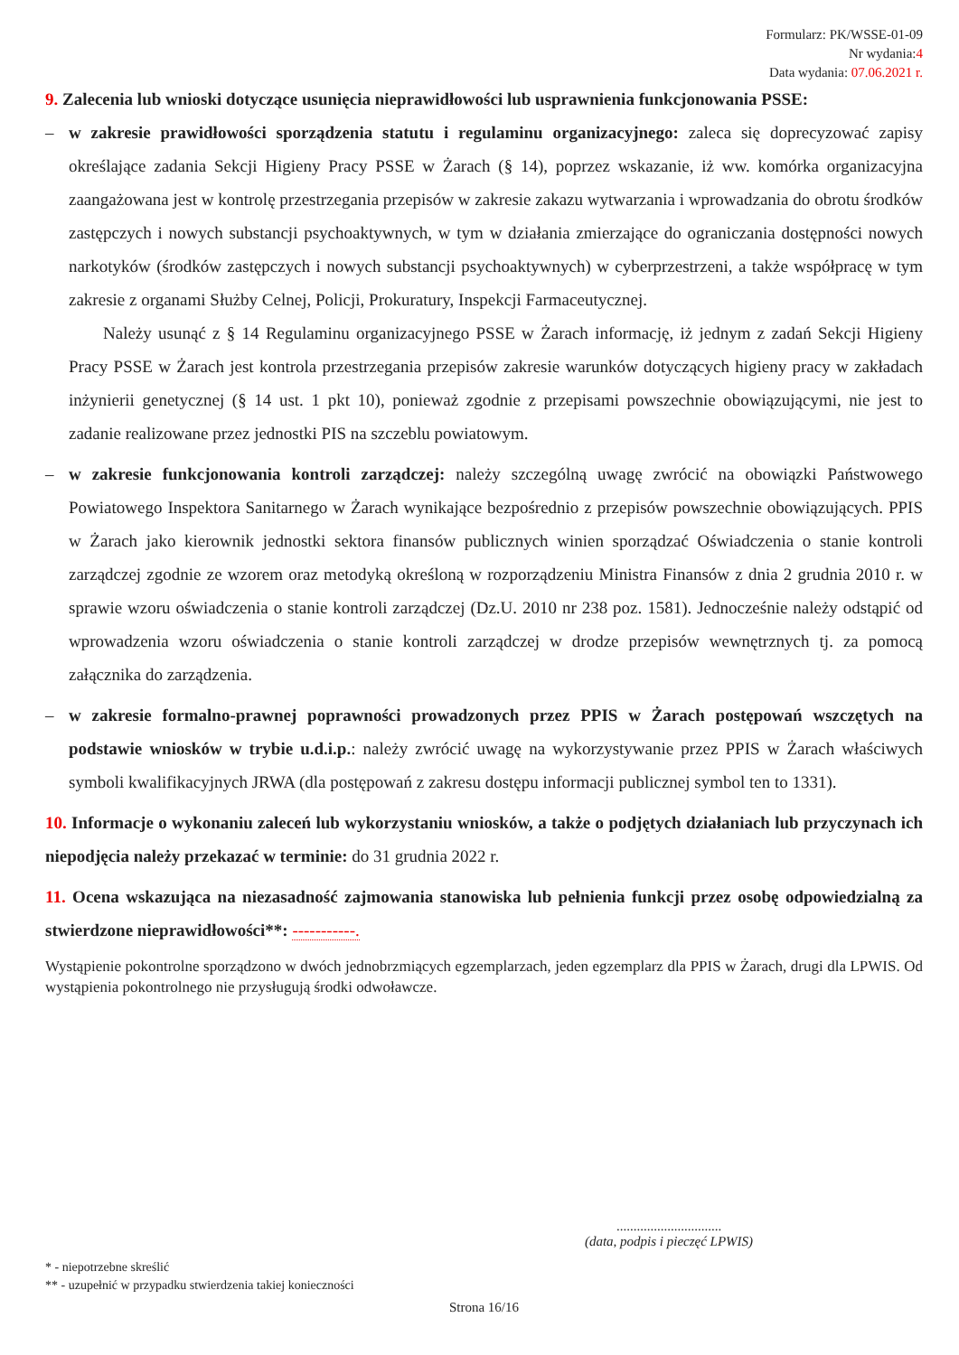Formularz: PK/WSSE-01-09
Nr wydania:4
Data wydania: 07.06.2021 r.
9. Zalecenia lub wnioski dotyczące usunięcia nieprawidłowości lub usprawnienia funkcjonowania PSSE:
– w zakresie prawidłowości sporządzenia statutu i regulaminu organizacyjnego: zaleca się doprecyzować zapisy określające zadania Sekcji Higieny Pracy PSSE w Żarach (§ 14), poprzez wskazanie, iż ww. komórka organizacyjna zaangażowana jest w kontrolę przestrzegania przepisów w zakresie zakazu wytwarzania i wprowadzania do obrotu środków zastępczych i nowych substancji psychoaktywnych, w tym w działania zmierzające do ograniczania dostępności nowych narkotyków (środków zastępczych i nowych substancji psychoaktywnych) w cyberprzestrzeni, a także współpracę w tym zakresie z organami Służby Celnej, Policji, Prokuratury, Inspekcji Farmaceutycznej.
Należy usunąć z § 14 Regulaminu organizacyjnego PSSE w Żarach informację, iż jednym z zadań Sekcji Higieny Pracy PSSE w Żarach jest kontrola przestrzegania przepisów zakresie warunków dotyczących higieny pracy w zakładach inżynierii genetycznej (§ 14 ust. 1 pkt 10), ponieważ zgodnie z przepisami powszechnie obowiązującymi, nie jest to zadanie realizowane przez jednostki PIS na szczeblu powiatowym.
– w zakresie funkcjonowania kontroli zarządczej: należy szczególną uwagę zwrócić na obowiązki Państwowego Powiatowego Inspektora Sanitarnego w Żarach wynikające bezpośrednio z przepisów powszechnie obowiązujących. PPIS w Żarach jako kierownik jednostki sektora finansów publicznych winien sporządzać Oświadczenia o stanie kontroli zarządczej zgodnie ze wzorem oraz metodyką określoną w rozporządzeniu Ministra Finansów z dnia 2 grudnia 2010 r. w sprawie wzoru oświadczenia o stanie kontroli zarządczej (Dz.U. 2010 nr 238 poz. 1581). Jednocześnie należy odstąpić od wprowadzenia wzoru oświadczenia o stanie kontroli zarządczej w drodze przepisów wewnętrznych tj. za pomocą załącznika do zarządzenia.
– w zakresie formalno-prawnej poprawności prowadzonych przez PPIS w Żarach postępowań wszczętych na podstawie wniosków w trybie u.d.i.p.: należy zwrócić uwagę na wykorzystywanie przez PPIS w Żarach właściwych symboli kwalifikacyjnych JRWA (dla postępowań z zakresu dostępu informacji publicznej symbol ten to 1331).
10. Informacje o wykonaniu zaleceń lub wykorzystaniu wniosków, a także o podjętych działaniach lub przyczynach ich niepodjęcia należy przekazać w terminie: do 31 grudnia 2022 r.
11. Ocena wskazująca na niezasadność zajmowania stanowiska lub pełnienia funkcji przez osobę odpowiedzialną za stwierdzone nieprawidłowości**: -----------.
Wystąpienie pokontrolne sporządzono w dwóch jednobrzmiących egzemplarzach, jeden egzemplarz dla PPIS w Żarach, drugi dla LPWIS. Od wystąpienia pokontrolnego nie przysługują środki odwoławcze.
...............................
(data, podpis i pieczęć LPWIS)
* - niepotrzebne skreślić
** - uzupełnić w przypadku stwierdzenia takiej konieczności
Strona 16/16